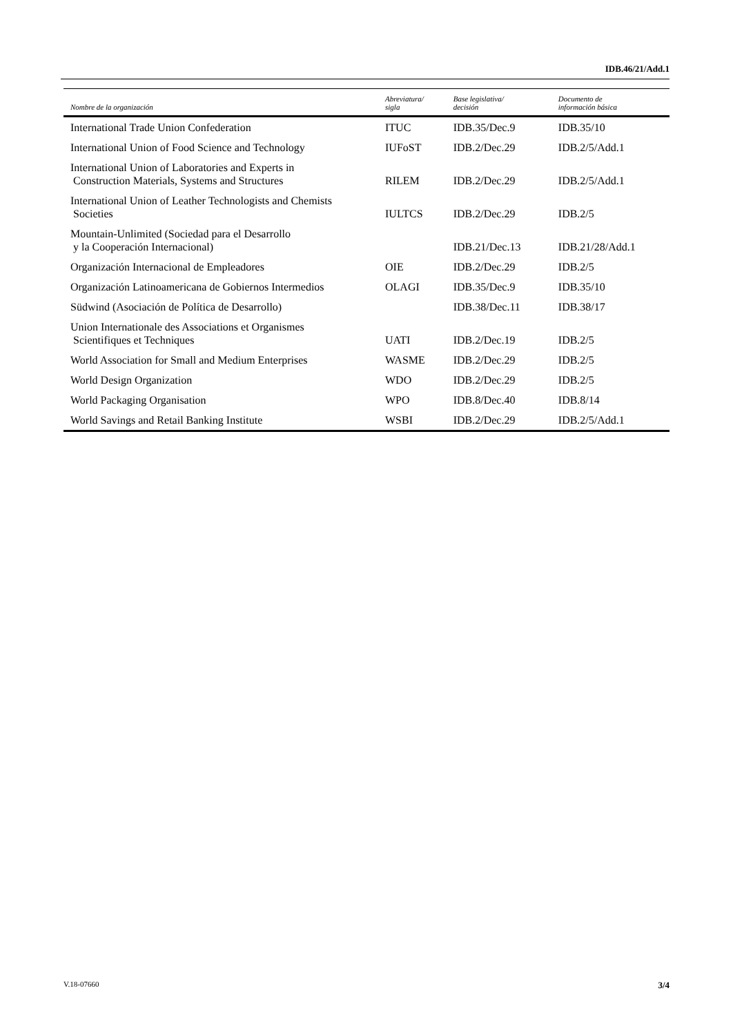IDB.46/21/Add.1
| Nombre de la organización | Abreviatura/ sigla | Base legislativa/ decisión | Documento de información básica |
| --- | --- | --- | --- |
| International Trade Union Confederation | ITUC | IDB.35/Dec.9 | IDB.35/10 |
| International Union of Food Science and Technology | IUFoST | IDB.2/Dec.29 | IDB.2/5/Add.1 |
| International Union of Laboratories and Experts in Construction Materials, Systems and Structures | RILEM | IDB.2/Dec.29 | IDB.2/5/Add.1 |
| International Union of Leather Technologists and Chemists Societies | IULTCS | IDB.2/Dec.29 | IDB.2/5 |
| Mountain-Unlimited (Sociedad para el Desarrollo y la Cooperación Internacional) | | IDB.21/Dec.13 | IDB.21/28/Add.1 |
| Organización Internacional de Empleadores | OIE | IDB.2/Dec.29 | IDB.2/5 |
| Organización Latinoamericana de Gobiernos Intermedios | OLAGI | IDB.35/Dec.9 | IDB.35/10 |
| Südwind (Asociación de Política de Desarrollo) | | IDB.38/Dec.11 | IDB.38/17 |
| Union Internationale des Associations et Organismes Scientifiques et Techniques | UATI | IDB.2/Dec.19 | IDB.2/5 |
| World Association for Small and Medium Enterprises | WASME | IDB.2/Dec.29 | IDB.2/5 |
| World Design Organization | WDO | IDB.2/Dec.29 | IDB.2/5 |
| World Packaging Organisation | WPO | IDB.8/Dec.40 | IDB.8/14 |
| World Savings and Retail Banking Institute | WSBI | IDB.2/Dec.29 | IDB.2/5/Add.1 |
V.18-07660 3/4